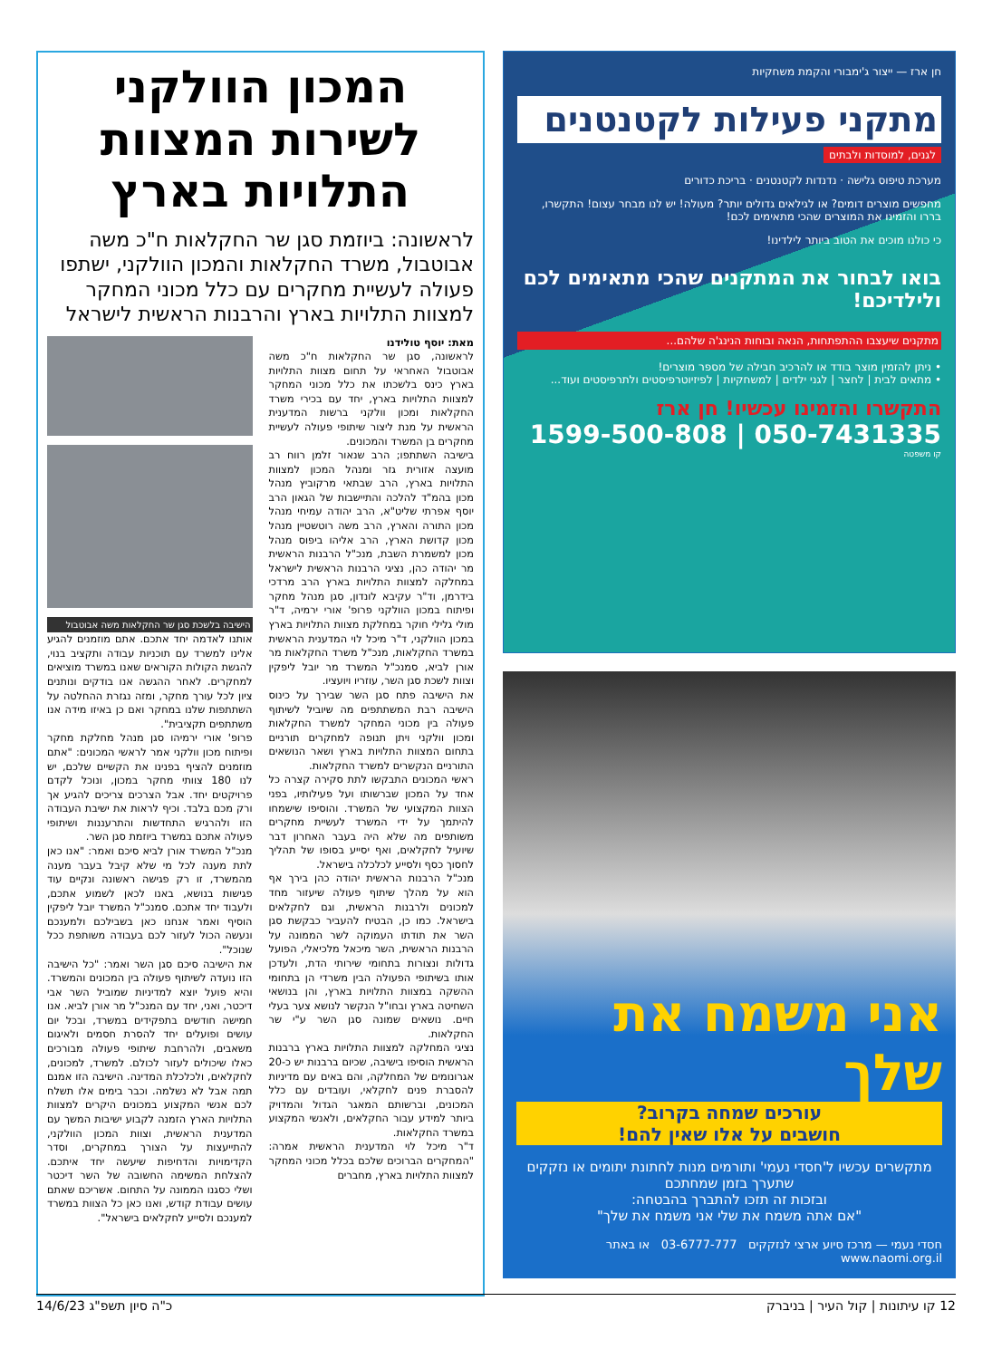חן ארז — ייצור ג'ימבורי והקמת משחקיות
מתקני פעילות לקטנטנים
לגנים, למוסדות ולבתים
מערכת טיפוס גלישה · נדנדות לקטנטנים · בריכת כדורים
מחפשים מוצרים דומים? או לגילאים גדולים יותר? מעולה! יש לנו מבחר עצום! התקשרו, בררו והזמינו את המוצרים שהכי מתאימים לכם!
כי כולנו מוכים את הטוב ביותר לילדינו!
בואו לבחור את המתקנים שהכי מתאימים לכם ולילדיכם!
מתקנים שיעצבו ההתפתחות, הנאה ובוחות הנינג'ה שלהם...
• ניתן להזמין מוצר בודד או להרכיב חבילה של מספר מוצרים!
• מתאים לבית | לחצר | לגני ילדים | למשחקיות | לפיזיוטרפיסטים ולתרפיסטים ועוד...
התקשרו והזמינו עכשיו! חן ארז
050-7431335 | 1599-500-808
קו משפטה
אני משמח את שלך
עורכים שמחה בקרוב?
חושבים על אלו שאין להם!
מתקשרים עכשיו ל'חסדי נעמי' ותורמים מנות לחתונת יתומים או נזקקים שתערך בזמן שמחתכם
ובזכות זה תזכו להתברך בהבטחה:
"אם אתה משמח את שלי אני משמח את שלך"
חסדי נעמי — מרכז סיוע ארצי לנזקקים 03-6777-777 או באתר www.naomi.org.il
המכון הוולקני לשירות המצוות התלויות בארץ
לראשונה: ביוזמת סגן שר החקלאות ח"כ משה אבוטבול, משרד החקלאות והמכון הוולקני, ישתפו פעולה לעשיית מחקרים עם כלל מכוני המחקר למצוות התלויות בארץ והרבנות הראשית לישראל
מאת: יוסף טולידנו
לראשונה, סגן שר החקלאות ח"כ משה אבוטבול האחראי על תחום מצוות התלויות בארץ כינס בלשכתו את כלל מכוני המחקר למצוות התלויות בארץ, יחד עם בכירי משרד החקלאות ומכון וולקני ברשות המדענית הראשית על מנת ליצור שיתופי פעולה לעשיית מחקרים בן המשרד והמכונים.
בישיבה השתתפו; הרב שנאור זלמן רווח רב מועצה אזורית גזר ומנהל המכון למצוות התלויות בארץ, הרב שבתאי מרקוביץ מנהל מכון בהמ"ד להלכה והתיישבות של הגאון הרב יוסף אפרתי שליט"א, הרב יהודה עמיחי מנהל מכון התורה והארץ, הרב משה רוטשטיין מנהל מכון קדושת הארץ, הרב אליהו ביפוס מנהל מכון למשמרת השבת, מנכ"ל הרבנות הראשית מר יהודה כהן, נציגי הרבנות הראשית לישראל במחלקה למצוות התלויות בארץ הרב מרדכי בידרמן, וד"ר עקיבא לונדון, סגן מנהל מחקר ופיתוח במכון הוולקני פרופ' אורי ירמיה, ד"ר מולי גלילי חוקר במחלקת מצוות התלויות בארץ במכון הוולקני, ד"ר מיכל לוי המדענית הראשית במשרד החקלאות, מנכ"ל משרד החקלאות מר אורן לביא, סמנכ"ל המשרד מר יובל ליפקין וצוות לשכת סגן השר, עוזריו ויועציו.
את הישיבה פתח סגן השר שבירך על כינוס הישיבה רבת המשתתפים מה שיוביל לשיתוף פעולה בין מכוני המחקר למשרד החקלאות ומכון וולקני ויתן תנופה למחקרים תורניים בתחום המצוות התלויות בארץ ושאר הנושאים התורניים הנקשרים למשרד החקלאות.
ראשי המכונים התבקשו לתת סקירה קצרה כל אחד על המכון שברשותו ועל פעילותיו, בפני הצוות המקצועי של המשרד. והוסיפו שישמחו להיתמך על ידי המשרד לעשיית מחקרים משותפים מה שלא היה בעבר האחרון דבר שיועיל לחקלאים, ואף יסייע בסופו של תהליך לחסוך כסף ולסייע לכלכלה בישראל.
מנכ"ל הרבנות הראשית יהודה כהן בירך אף הוא על מהלך שיתוף פעולה שיעזור מחד למכונים ולרבנות הראשית, וגם לחקלאים בישראל. כמו כן, הבטיח להעביר כבקשת סגן השר את תודתו העמוקה לשר הממונה על הרבנות הראשית, השר מיכאל מלכיאלי, הפועל גדולות ונצורות בתחומי שירותי הדת, ולעדכן אותו בשיתופי הפעולה הבין משרדי הן בתחומי ההשקה במצוות התלויות בארץ, והן בנושאי השחיטה בארץ ובחו"ל הנקשר לנושא צער בעלי חיים. נושאים שמונה סגן השר ע"י שר החקלאות.
נציגי המחלקה למצוות התלויות בארץ ברבנות הראשית הוסיפו בישיבה, שכיום ברבנות יש כ-20 אגרונומים של המחלקה, והם באים עם מדיניות להסברת פנים לחקלאי, ועובדים עם כלל המכונים, וברשותם המאגר הגדול והמדויק ביותר למידע עבור החקלאים, ולאנשי המקצוע במשרד החקלאות.
ד"ר מיכל לוי המדענית הראשית אמרה: "המחקרים הברוכים שלכם בכלל מכוני המחקר למצוות התלויות בארץ, מחברים
הישיבה בלשכת סגן שר החקלאות משה אבוטבול
אותנו לאדמה יחד אתכם. אתם מוזמנים להגיע אלינו למשרד עם תוכניות עבודה ותקציב בנוי, להגשת הקולות הקוראים שאנו במשרד מוציאים למחקרים. לאחר ההגשה אנו בודקים ונותנים ציון לכל עורך מחקר, ומזה נגזרת ההחלטה על השתתפות שלנו במחקר ואם כן באיזו מידה אנו משתתפים תקציבית".
פרופ' אורי ירמיהו סגן מנהל מחלקת מחקר ופיתוח מכון וולקני אמר לראשי המכונים: "אתם מוזמנים להציף בפנינו את הקשיים שלכם, יש לנו 180 צוותי מחקר במכון, ונוכל לקדם פרויקטים יחד. אבל הצרכים צריכים להגיע אך ורק מכם בלבד. וכיף לראות את ישיבת העבודה הזו ולהרגיש התחדשות והתרעננות ושיתופי פעולה אתכם במשרד ביוזמת סגן השר.
מנכ"ל המשרד אורן לביא סיכם ואמר: "אנו כאן לתת מענה לכל מי שלא קיבל בעבר מענה מהמשרד, זו רק פגישה ראשונה ונקיים עוד פגישות בנושא, באנו לכאן לשמוע אתכם, ולעבוד יחד אתכם. סמנכ"ל המשרד יובל ליפקין הוסיף ואמר אנחנו כאן בשבילכם ולמענכם ונעשה הכול לעזור לכם בעבודה משותפת ככל שנוכל".
את הישיבה סיכם סגן השר ואמר: "כל הישיבה הזו נועדה לשיתוף פעולה בין המכונים והמשרד. והיא פועל יוצא למדיניות שמוביל השר אבי דיכטר, ואני, יחד עם המנכ"ל מר אורן לביא. אנו חמישה חודשים בתפקידים במשרד, ובכל יום עושים ופועלים יחד להסרת חסמים ולאיגום משאבים, ולהרחבת שיתופי פעולה מבורכים כאלו שיכולים לעזור לכולם. למשרד, למכונים, לחקלאים, ולכלכלת המדינה. הישיבה הזו אמנם תמה אבל לא נשלמה. וכבר בימים אלו תשלח לכם אנשי המקצוע במכונים היקרים למצוות התלויות הארץ הזמנה לקבוע ישיבות המשך עם המדענית הראשית, וצוות המכון הוולקני, להתייעצות על הצורך במחקרים, וסדר הקדימויות והדחיפות שיעשה יחד איתכם. להצלחת המשימה החשובה של השר דיכטר ושלי כסגנו הממונה על התחום. אשריכם שאתם עושים עבודת קודש, ואנו כאן כל הצוות במשרד למענכם ולסייע לחקלאים בישראל".
12 קו עיתונות | קול העיר | בניברק כ"ה סיון תשפ"ג 14/6/23